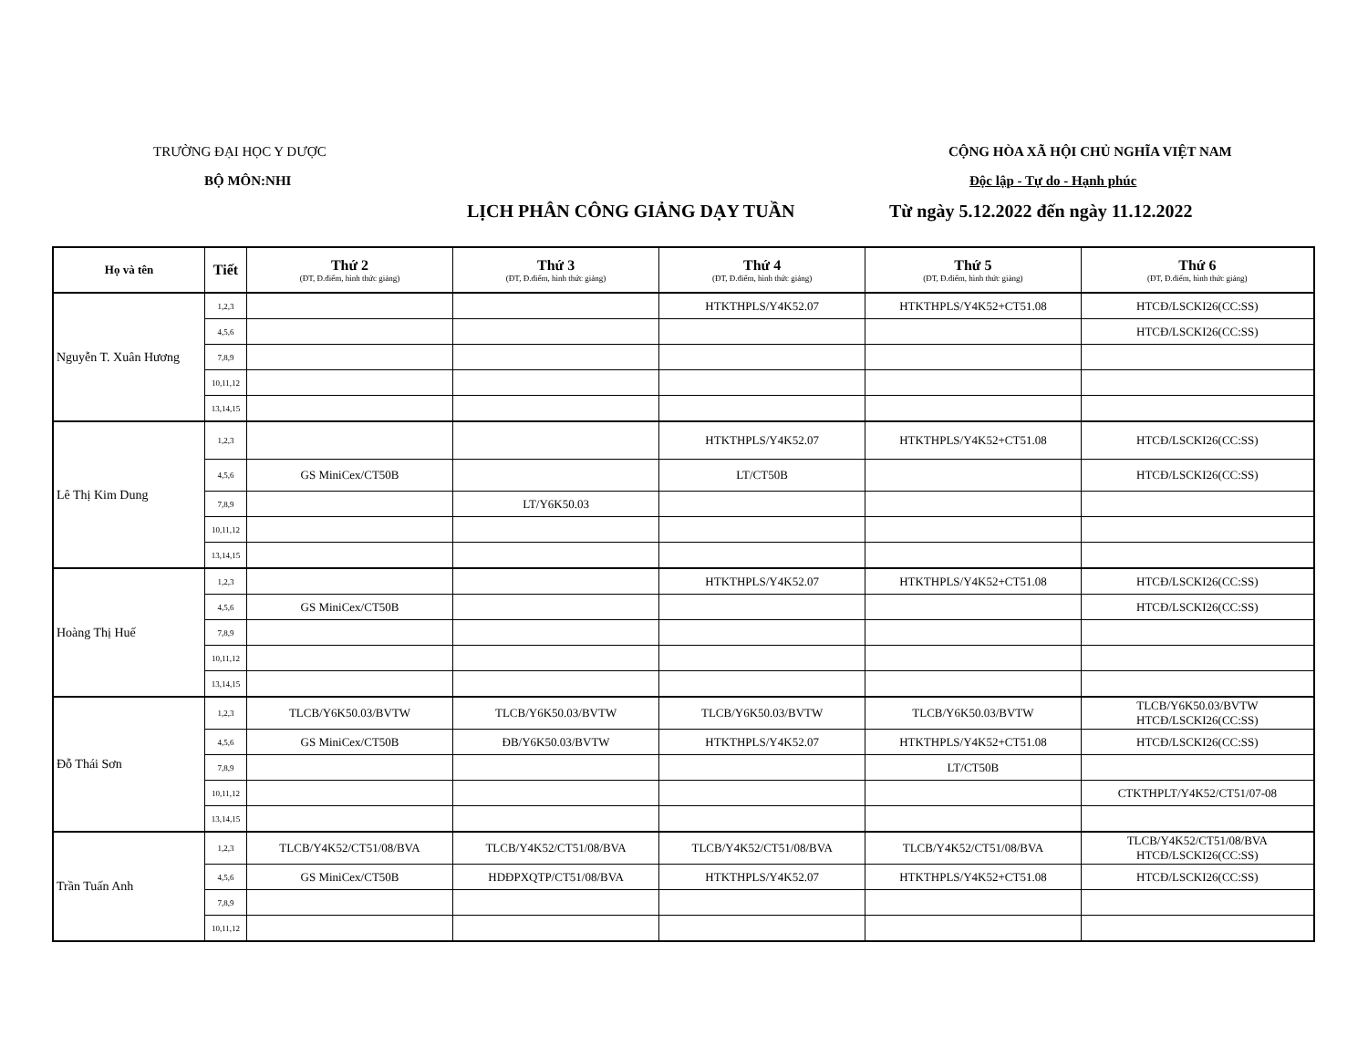TRƯỜNG ĐẠI HỌC Y DƯỢC
BỘ MÔN:NHI
CỘNG HÒA XÃ HỘI CHỦ NGHĨA VIỆT NAM
Độc lập - Tự do - Hạnh phúc
LỊCH PHÂN CÔNG GIẢNG DẠY TUẦN
Từ ngày 5.12.2022 đến ngày 11.12.2022
| Họ và tên | Tiết | Thứ 2 (ĐT, Đ.điểm, hình thức giảng) | Thứ 3 (ĐT, Đ.điểm, hình thức giảng) | Thứ 4 (ĐT, Đ.điểm, hình thức giảng) | Thứ 5 (ĐT, Đ.điểm, hình thức giảng) | Thứ 6 (ĐT, Đ.điểm, hình thức giảng) |
| --- | --- | --- | --- | --- | --- | --- |
| Nguyễn T. Xuân Hương | 1,2,3 | | | HTKTHPLS/Y4K52.07 | HTKTHPLS/Y4K52+CT51.08 | HTCĐ/LSCKI26(CC:SS) |
| | 4,5,6 | | | | | HTCĐ/LSCKI26(CC:SS) |
| | 7,8,9 | | | | | |
| | 10,11,12 | | | | | |
| | 13,14,15 | | | | | |
| Lê Thị Kim Dung | 1,2,3 | | | HTKTHPLS/Y4K52.07 | HTKTHPLS/Y4K52+CT51.08 | HTCĐ/LSCKI26(CC:SS) |
| | 4,5,6 | GS MiniCex/CT50B | | LT/CT50B | | HTCĐ/LSCKI26(CC:SS) |
| | 7,8,9 | | LT/Y6K50.03 | | | |
| | 10,11,12 | | | | | |
| | 13,14,15 | | | | | |
| Hoàng Thị Huế | 1,2,3 | | | HTKTHPLS/Y4K52.07 | HTKTHPLS/Y4K52+CT51.08 | HTCĐ/LSCKI26(CC:SS) |
| | 4,5,6 | GS MiniCex/CT50B | | | | HTCĐ/LSCKI26(CC:SS) |
| | 7,8,9 | | | | | |
| | 10,11,12 | | | | | |
| | 13,14,15 | | | | | |
| Đỗ Thái Sơn | 1,2,3 | TLCB/Y6K50.03/BVTW | TLCB/Y6K50.03/BVTW | TLCB/Y6K50.03/BVTW | TLCB/Y6K50.03/BVTW | TLCB/Y6K50.03/BVTW HTCĐ/LSCKI26(CC:SS) |
| | 4,5,6 | GS MiniCex/CT50B | ĐB/Y6K50.03/BVTW | HTKTHPLS/Y4K52.07 | HTKTHPLS/Y4K52+CT51.08 | HTCĐ/LSCKI26(CC:SS) |
| | 7,8,9 | | | | LT/CT50B | |
| | 10,11,12 | | | | | CTKTHPLT/Y4K52/CT51/07-08 |
| | 13,14,15 | | | | | |
| Trần Tuấn Anh | 1,2,3 | TLCB/Y4K52/CT51/08/BVA | TLCB/Y4K52/CT51/08/BVA | TLCB/Y4K52/CT51/08/BVA | TLCB/Y4K52/CT51/08/BVA | TLCB/Y4K52/CT51/08/BVA HTCĐ/LSCKI26(CC:SS) |
| | 4,5,6 | GS MiniCex/CT50B | HDĐPXQTP/CT51/08/BVA | HTKTHPLS/Y4K52.07 | HTKTHPLS/Y4K52+CT51.08 | HTCĐ/LSCKI26(CC:SS) |
| | 7,8,9 | | | | | |
| | 10,11,12 | | | | | |